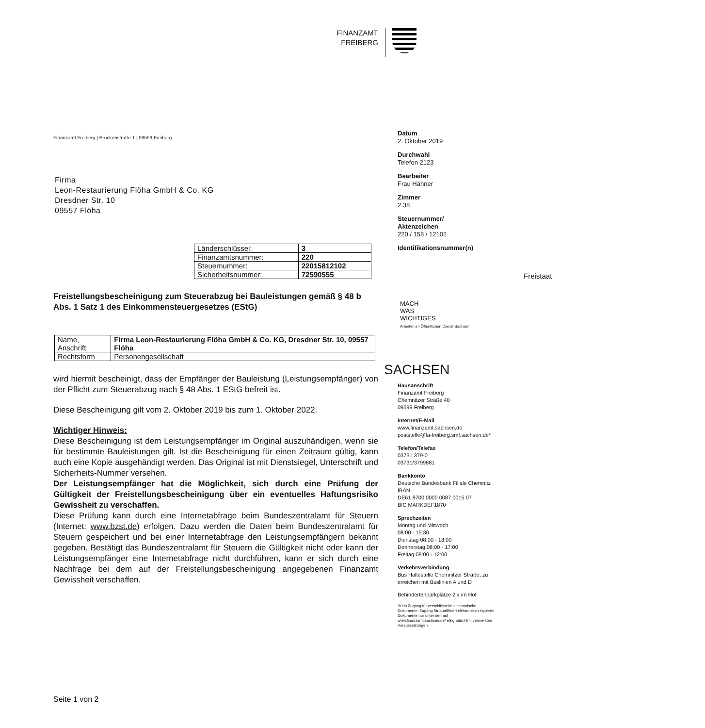FINANZAMT
FREIBERG
Freistaat
SACHSEN
Finanzamt Freiberg | Brückenstraße 1 | 09599 Freiberg
Firma
Leon-Restaurierung Flöha GmbH & Co. KG
Dresdner Str. 10
09557 Flöha
| Länderschlüssel: | 3 |
| Finanzamtsnummer: | 220 |
| Steuernummer: | 22015812102 |
| Sicherheitsnummer: | 72590555 |
Freistellungsbescheinigung zum Steuerabzug bei Bauleistungen gemäß § 48 b Abs. 1 Satz 1 des Einkommensteuergesetzes (EStG)
| Name, Anschrift | Firma Leon-Restaurierung Flöha GmbH & Co. KG, Dresdner Str. 10, 09557 Flöha |
| Rechtsform | Personengesellschaft |
wird hiermit bescheinigt, dass der Empfänger der Bauleistung (Leistungsempfänger) von der Pflicht zum Steuerabzug nach § 48 Abs. 1 EStG befreit ist.
Diese Bescheinigung gilt vom 2. Oktober 2019 bis zum 1. Oktober 2022.
Wichtiger Hinweis:
Diese Bescheinigung ist dem Leistungsempfänger im Original auszuhändigen, wenn sie für bestimmte Bauleistungen gilt. Ist die Bescheinigung für einen Zeitraum gültig, kann auch eine Kopie ausgehändigt werden. Das Original ist mit Dienstsiegel, Unterschrift und Sicherheits-Nummer versehen.
Der Leistungsempfänger hat die Möglichkeit, sich durch eine Prüfung der Gültigkeit der Freistellungsbescheinigung über ein eventuelles Haftungsrisiko Gewissheit zu verschaffen.
Diese Prüfung kann durch eine Internetabfrage beim Bundeszentralamt für Steuern (Internet: www.bzst.de) erfolgen. Dazu werden die Daten beim Bundeszentralamt für Steuern gespeichert und bei einer Internetabfrage den Leistungsempfängern bekannt gegeben. Bestätigt das Bundeszentralamt für Steuern die Gültigkeit nicht oder kann der Leistungsempfänger eine Internetabfrage nicht durchführen, kann er sich durch eine Nachfrage bei dem auf der Freistellungsbescheinigung angegebenen Finanzamt Gewissheit verschaffen.
Seite 1 von 2
Datum
2. Oktober 2019
Durchwahl
Telefon 2123
Bearbeiter
Frau Hähner
Zimmer
2.38
Steuernummer/
Aktenzeichen
220 / 158 / 12102
Identifikationsnummer(n)
MACH
WAS
WICHTIGES
Arbeiten im Öffentlichen Dienst Sachsen
Hausanschrift
Finanzamt Freiberg
Chemnitzer Straße 40
09599 Freiberg
Internet/E-Mail
www.finanzamt.sachsen.de
poststelle@fa-freiberg.smf.sachsen.de*
Telefon/Telefax
03731 379-0
03731/3799881
Bankkonto
Deutsche Bundesbank Filiale Chemnitz
IBAN
DE61 8700 0000 0087 0015 07
BIC MARKDEF1870
Sprechzeiten
Montag und Mittwoch
08:00 - 15:30
Dienstag 08:00 - 18:00
Donnerstag 08:00 - 17:00
Freitag 08:00 - 12:00
Verkehrsverbindung
Bus Haltestelle Chemnitzer Straße; zu erreichen mit Buslinien A und D
Behindertenparkplätze 2 x im Hof
*Kein Zugang für verschlüsselte elektronische Dokumente. Zugang für qualifiziert elektronisch signierte Dokumente nur unter den auf www.finanzamt.sachsen.de/ eSignatur.html vermerkten Voraussetzungen.